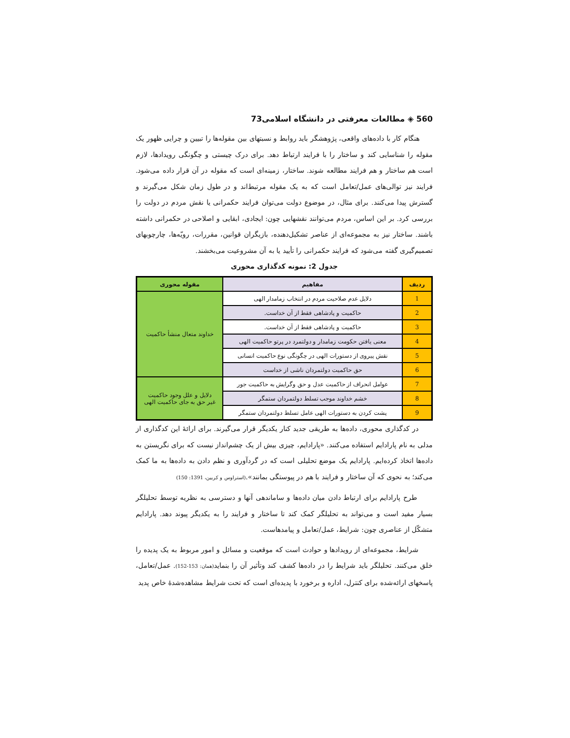560 ◈ مطالعات معرفتی در دانشگاه اسلامی73
هنگام کار با داده‌های واقعی، پژوهشگر باید روابط و نسبتهای بین مقوله‌ها را تبیین و چرایی ظهور یک مقوله را شناسایی کند و ساختار را با فرایند ارتباط دهد. برای درک چیستی و چگونگی رویدادها، لازم است هم ساختار و هم فرایند مطالعه شوند. ساختار، زمینه‌ای است که مقوله در آن قرار داده می‌شود. فرایند نیز توالی‌های عمل/تعامل است که به یک مقوله مرتبط‌اند و در طول زمان شکل می‌گیرند و گسترش پیدا می‌کنند. برای مثال، در موضوع دولت می‌توان فرایند حکمرانی یا نقش مردم در دولت را بررسی کرد. بر این اساس، مردم می‌توانند نقشهایی چون: ایجادی، ابقایی و اصلاحی در حکمرانی داشته باشند. ساختار نیز به مجموعه‌ای از عناصر تشکیل‌دهنده، بازیگران قوانین، مقررات، رویّه‌ها، چارچوبهای تصمیم‌گیری گفته می‌شود که فرایند حکمرانی را تأیید یا به آن مشروعیت می‌بخشند.
جدول 2: نمونه کدگذاری محوری
| ردیف | مفاهیم | مقوله محوری |
| --- | --- | --- |
| 1 | دلایل عدم صلاحیت مردم در انتخاب زمامدار الهی | خداوند متعال منشأ حاکمیت |
| 2 | حاکمیت و پادشاهی فقط از آن خداست. | |
| 3 | حاکمیت و پادشاهی فقط از آن خداست. | |
| 4 | معنی یافتن حکومت زمامدار و دولتمرد در پرتو حاکمیت الهی | |
| 5 | نقش پیروی از دستورات الهی در چگونگی نوع حاکمیت انسانی | |
| 6 | حق حاکمیت دولتمردان ناشی از خداست | |
| 7 | عوامل انحراف از حاکمیت عدل و حق وگرایش به حاکمیت جور | دلایل و علل وجود حاکمیت غیر حق به جای حاکمیت الهی |
| 8 | خشم خداوند موجب تسلط دولتمردان ستمگر | |
| 9 | پشت کردن به دستورات الهی عامل تسلط دولتمردان ستمگر | |
در کدگذاری محوری، داده‌ها به طریقی جدید کنار یکدیگر قرار می‌گیرند. برای ارائهٔ این کدگذاری از مدلی به نام پارادایم استفاده می‌کنند. «پارادایم، چیزی بیش از یک چشم‌انداز نیست که برای نگریستن به داده‌ها اتخاذ کرده‌ایم. پارادایم یک موضع تحلیلی است که در گردآوری و نظم دادن به داده‌ها به ما کمک می‌کند؛ به نحوی که آن ساختار و فرایند با هم در پیوستگی بمانند».(استراوس و کربین، 1391: 150)
طرح پارادایم برای ارتباط دادن میان داده‌ها و ساماندهی آنها و دسترسی به نظریه توسط تحلیلگر بسیار مفید است و می‌تواند به تحلیلگر کمک کند تا ساختار و فرایند را به یکدیگر پیوند دهد. پارادایم متشکّل از عناصری چون: شرایط، عمل/تعامل و پیامدهاست.
شرایط، مجموعه‌ای از رویدادها و حوادث است که موقعیت و مسائل و امور مربوط به یک پدیده را خلق می‌کنند. تحلیلگر باید شرایط را در داده‌ها کشف کند وتأثیر آن را بنماید(همان: 153-152). عمل/تعامل، پاسخهای ارائه‌شده برای کنترل، اداره و برخورد با پدیده‌ای است که تحت شرایط مشاهده‌شدهٔ خاص پدید